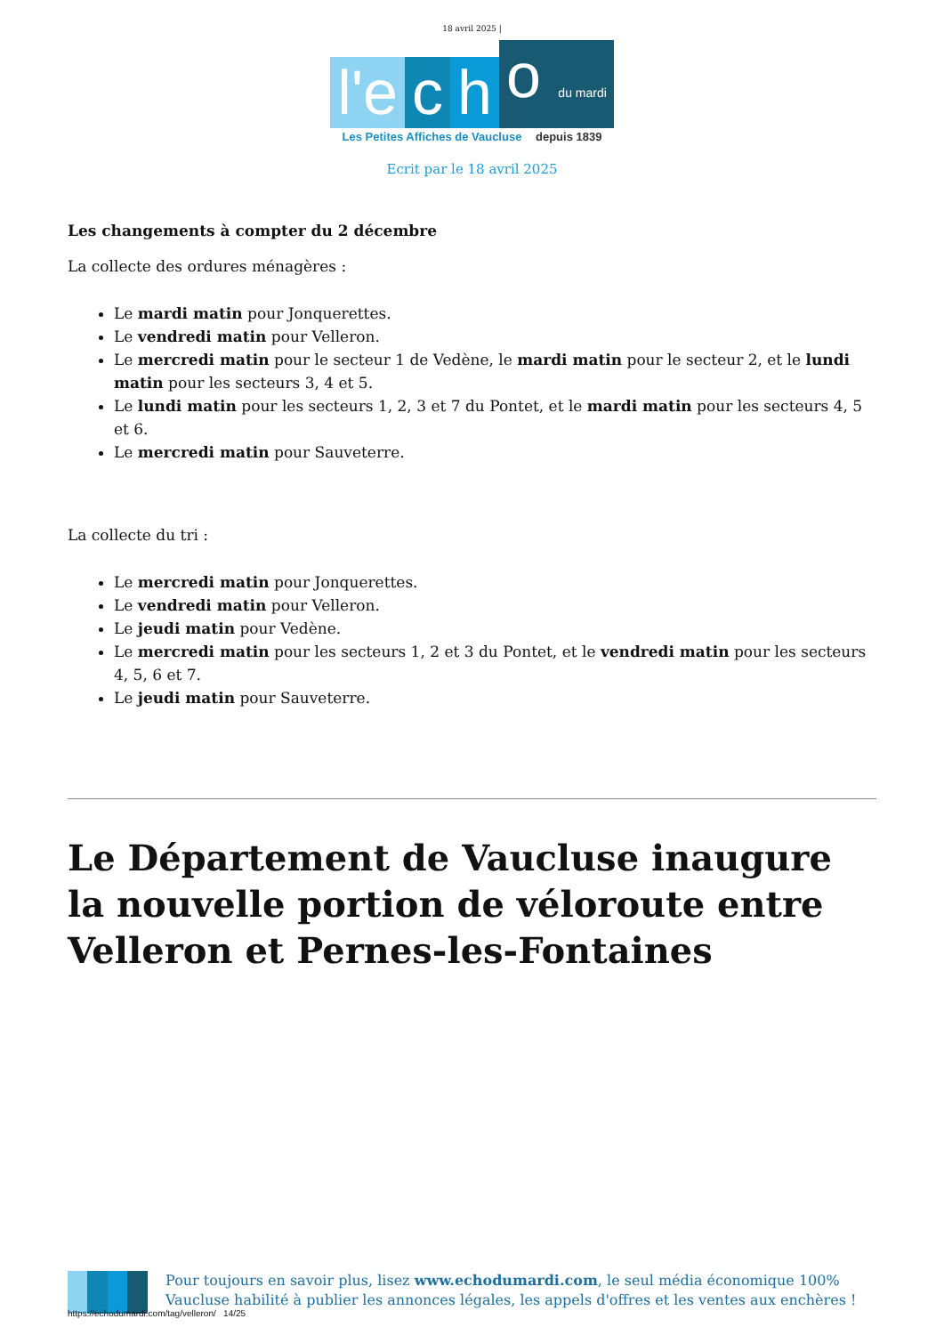18 avril 2025 |
l'e
c
h
o du mardi
Les Petites Affiches de Vaucluse depuis 1839
Ecrit par le 18 avril 2025
Les changements à compter du 2 décembre
La collecte des ordures ménagères :
Le mardi matin pour Jonquerettes.
Le vendredi matin pour Velleron.
Le mercredi matin pour le secteur 1 de Vedène, le mardi matin pour le secteur 2, et le lundi matin pour les secteurs 3, 4 et 5.
Le lundi matin pour les secteurs 1, 2, 3 et 7 du Pontet, et le mardi matin pour les secteurs 4, 5 et 6.
Le mercredi matin pour Sauveterre.
La collecte du tri :
Le mercredi matin pour Jonquerettes.
Le vendredi matin pour Velleron.
Le jeudi matin pour Vedène.
Le mercredi matin pour les secteurs 1, 2 et 3 du Pontet, et le vendredi matin pour les secteurs 4, 5, 6 et 7.
Le jeudi matin pour Sauveterre.
Le Département de Vaucluse inaugure la nouvelle portion de véloroute entre Velleron et Pernes-les-Fontaines
Pour toujours en savoir plus, lisez www.echodumardi.com, le seul média économique 100% Vaucluse habilité à publier les annonces légales, les appels d'offres et les ventes aux enchères !
https://echodumardi.com/tag/velleron/ 14/25